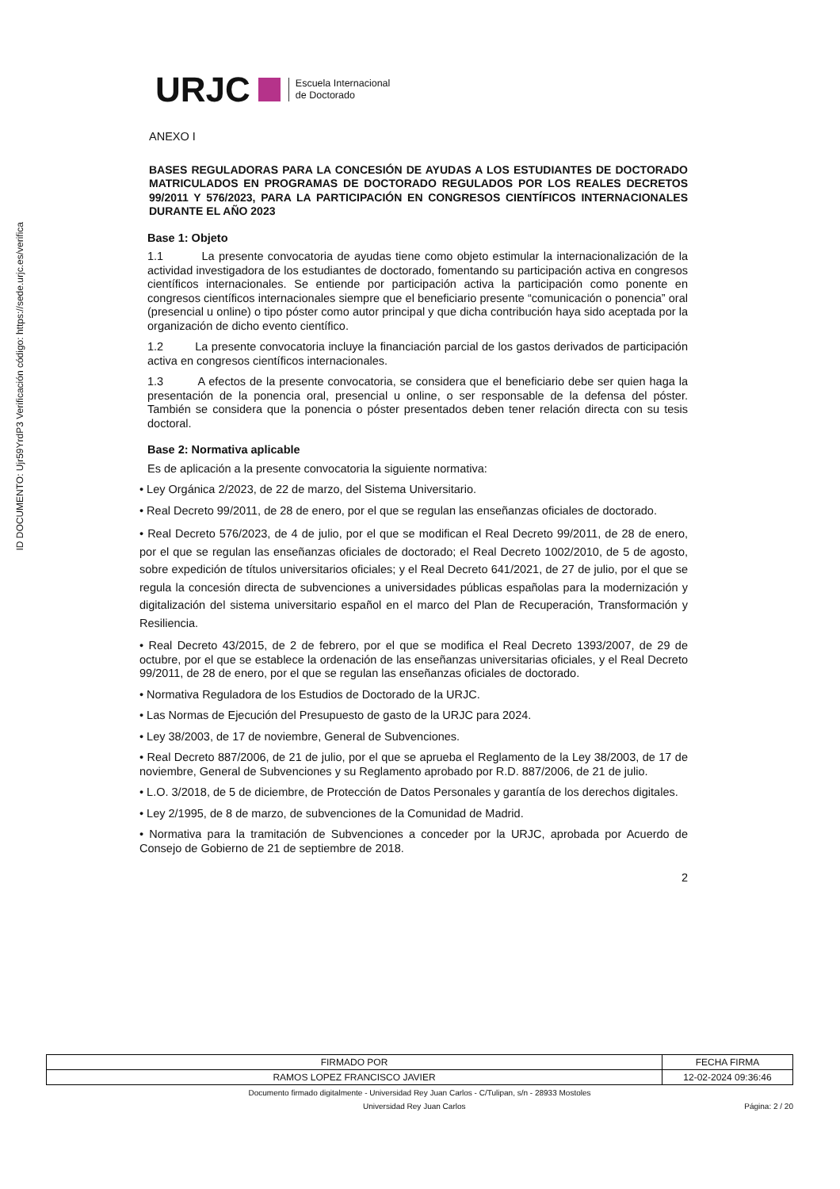ID DOCUMENTO: Ujr59YrdP3 Verificación código: https://sede.urjc.es/verifica
URJC Escuela Internacional
de Doctorado
ANEXO I
BASES REGULADORAS PARA LA CONCESIÓN DE AYUDAS A LOS ESTUDIANTES DE DOCTORADO MATRICULADOS EN PROGRAMAS DE DOCTORADO REGULADOS POR LOS REALES DECRETOS 99/2011 Y 576/2023, PARA LA PARTICIPACIÓN EN CONGRESOS CIENTÍFICOS INTERNACIONALES DURANTE EL AÑO 2023
Base 1: Objeto
1.1 La presente convocatoria de ayudas tiene como objeto estimular la internacionalización de la actividad investigadora de los estudiantes de doctorado, fomentando su participación activa en congresos científicos internacionales. Se entiende por participación activa la participación como ponente en congresos científicos internacionales siempre que el beneficiario presente “comunicación o ponencia” oral (presencial u online) o tipo póster como autor principal y que dicha contribución haya sido aceptada por la organización de dicho evento científico.
1.2 La presente convocatoria incluye la financiación parcial de los gastos derivados de participación activa en congresos científicos internacionales.
1.3 A efectos de la presente convocatoria, se considera que el beneficiario debe ser quien haga la presentación de la ponencia oral, presencial u online, o ser responsable de la defensa del póster. También se considera que la ponencia o póster presentados deben tener relación directa con su tesis doctoral.
Base 2: Normativa aplicable
Es de aplicación a la presente convocatoria la siguiente normativa:
• Ley Orgánica 2/2023, de 22 de marzo, del Sistema Universitario.
• Real Decreto 99/2011, de 28 de enero, por el que se regulan las enseñanzas oficiales de doctorado.
• Real Decreto 576/2023, de 4 de julio, por el que se modifican el Real Decreto 99/2011, de 28 de enero, por el que se regulan las enseñanzas oficiales de doctorado; el Real Decreto 1002/2010, de 5 de agosto, sobre expedición de títulos universitarios oficiales; y el Real Decreto 641/2021, de 27 de julio, por el que se regula la concesión directa de subvenciones a universidades públicas españolas para la modernización y digitalización del sistema universitario español en el marco del Plan de Recuperación, Transformación y Resiliencia.
• Real Decreto 43/2015, de 2 de febrero, por el que se modifica el Real Decreto 1393/2007, de 29 de octubre, por el que se establece la ordenación de las enseñanzas universitarias oficiales, y el Real Decreto 99/2011, de 28 de enero, por el que se regulan las enseñanzas oficiales de doctorado.
• Normativa Reguladora de los Estudios de Doctorado de la URJC.
• Las Normas de Ejecución del Presupuesto de gasto de la URJC para 2024.
• Ley 38/2003, de 17 de noviembre, General de Subvenciones.
• Real Decreto 887/2006, de 21 de julio, por el que se aprueba el Reglamento de la Ley 38/2003, de 17 de noviembre, General de Subvenciones y su Reglamento aprobado por R.D. 887/2006, de 21 de julio.
• L.O. 3/2018, de 5 de diciembre, de Protección de Datos Personales y garantía de los derechos digitales.
• Ley 2/1995, de 8 de marzo, de subvenciones de la Comunidad de Madrid.
• Normativa para la tramitación de Subvenciones a conceder por la URJC, aprobada por Acuerdo de Consejo de Gobierno de 21 de septiembre de 2018.
2
| FIRMADO POR | FECHA FIRMA |
| RAMOS LOPEZ FRANCISCO JAVIER | 12-02-2024 09:36:46 |
Documento firmado digitalmente - Universidad Rey Juan Carlos - C/Tulipan, s/n - 28933 Mostoles
Universidad Rey Juan Carlos Página: 2 / 20